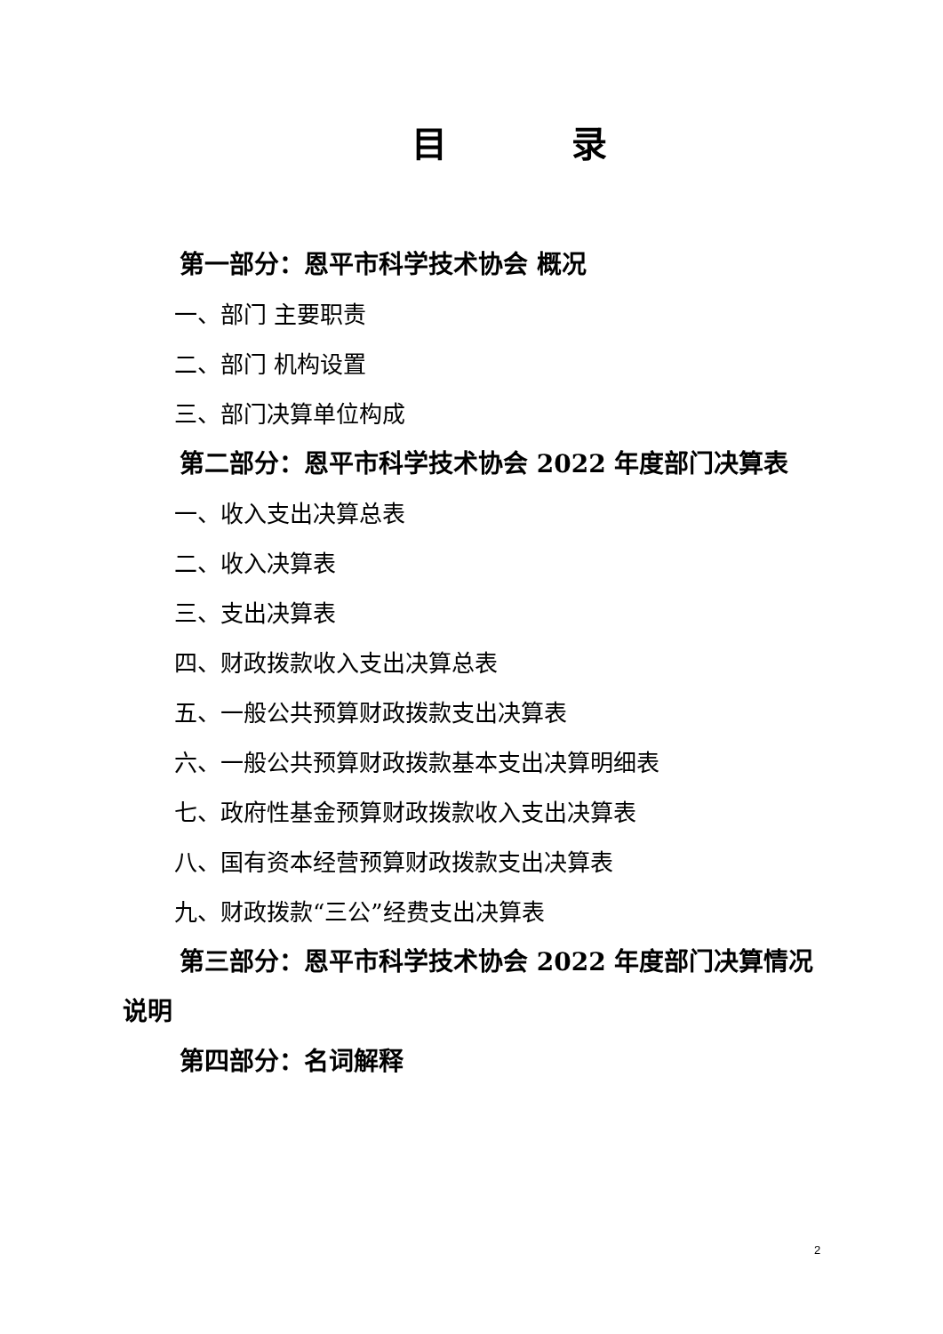目 录
第一部分：恩平市科学技术协会 概况
一、部门 主要职责
二、部门 机构设置
三、部门决算单位构成
第二部分：恩平市科学技术协会 2022 年度部门决算表
一、收入支出决算总表
二、收入决算表
三、支出决算表
四、财政拨款收入支出决算总表
五、一般公共预算财政拨款支出决算表
六、一般公共预算财政拨款基本支出决算明细表
七、政府性基金预算财政拨款收入支出决算表
八、国有资本经营预算财政拨款支出决算表
九、财政拨款“三公”经费支出决算表
第三部分：恩平市科学技术协会 2022 年度部门决算情况说明
第四部分：名词解释
2